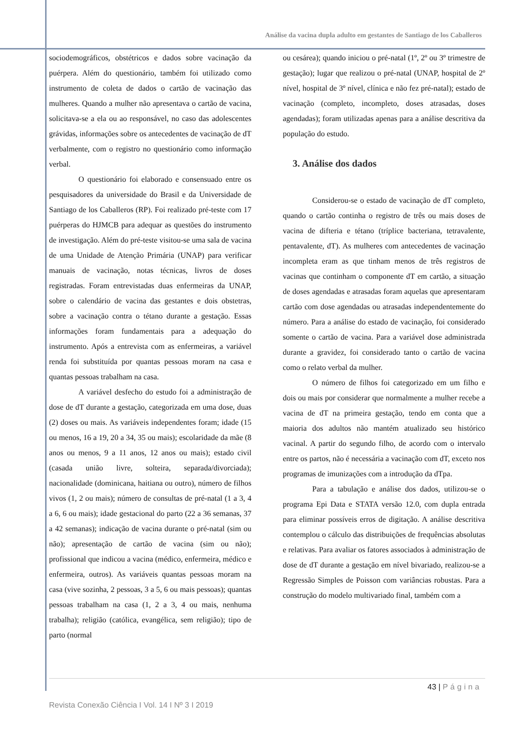Análise da vacina dupla adulto em gestantes de Santiago de los Caballeros
sociodemográficos, obstétricos e dados sobre vacinação da puérpera. Além do questionário, também foi utilizado como instrumento de coleta de dados o cartão de vacinação das mulheres. Quando a mulher não apresentava o cartão de vacina, solicitava-se a ela ou ao responsável, no caso das adolescentes grávidas, informações sobre os antecedentes de vacinação de dT verbalmente, com o registro no questionário como informação verbal.
O questionário foi elaborado e consensuado entre os pesquisadores da universidade do Brasil e da Universidade de Santiago de los Caballeros (RP). Foi realizado pré-teste com 17 puérperas do HJMCB para adequar as questões do instrumento de investigação. Além do pré-teste visitou-se uma sala de vacina de uma Unidade de Atenção Primária (UNAP) para verificar manuais de vacinação, notas técnicas, livros de doses registradas. Foram entrevistadas duas enfermeiras da UNAP, sobre o calendário de vacina das gestantes e dois obstetras, sobre a vacinação contra o tétano durante a gestação. Essas informações foram fundamentais para a adequação do instrumento. Após a entrevista com as enfermeiras, a variável renda foi substituída por quantas pessoas moram na casa e quantas pessoas trabalham na casa.
A variável desfecho do estudo foi a administração de dose de dT durante a gestação, categorizada em uma dose, duas (2) doses ou mais. As variáveis independentes foram; idade (15 ou menos, 16 a 19, 20 a 34, 35 ou mais); escolaridade da mãe (8 anos ou menos, 9 a 11 anos, 12 anos ou mais); estado civil (casada união livre, solteira, separada/divorciada); nacionalidade (dominicana, haitiana ou outro), número de filhos vivos (1, 2 ou mais); número de consultas de pré-natal (1 a 3, 4 a 6, 6 ou mais); idade gestacional do parto (22 a 36 semanas, 37 a 42 semanas); indicação de vacina durante o pré-natal (sim ou não); apresentação de cartão de vacina (sim ou não); profissional que indicou a vacina (médico, enfermeira, médico e enfermeira, outros). As variáveis quantas pessoas moram na casa (vive sozinha, 2 pessoas, 3 a 5, 6 ou mais pessoas); quantas pessoas trabalham na casa (1, 2 a 3, 4 ou mais, nenhuma trabalha); religião (católica, evangélica, sem religião); tipo de parto (normal
ou cesárea); quando iniciou o pré-natal (1º, 2º ou 3º trimestre de gestação); lugar que realizou o pré-natal (UNAP, hospital de 2º nível, hospital de 3º nível, clínica e não fez pré-natal); estado de vacinação (completo, incompleto, doses atrasadas, doses agendadas); foram utilizadas apenas para a análise descritiva da população do estudo.
3. Análise dos dados
Considerou-se o estado de vacinação de dT completo, quando o cartão continha o registro de três ou mais doses de vacina de difteria e tétano (tríplice bacteriana, tetravalente, pentavalente, dT). As mulheres com antecedentes de vacinação incompleta eram as que tinham menos de três registros de vacinas que continham o componente dT em cartão, a situação de doses agendadas e atrasadas foram aquelas que apresentaram cartão com dose agendadas ou atrasadas independentemente do número. Para a análise do estado de vacinação, foi considerado somente o cartão de vacina. Para a variável dose administrada durante a gravidez, foi considerado tanto o cartão de vacina como o relato verbal da mulher.
O número de filhos foi categorizado em um filho e dois ou mais por considerar que normalmente a mulher recebe a vacina de dT na primeira gestação, tendo em conta que a maioria dos adultos não mantém atualizado seu histórico vacinal. A partir do segundo filho, de acordo com o intervalo entre os partos, não é necessária a vacinação com dT, exceto nos programas de imunizações com a introdução da dTpa.
Para a tabulação e análise dos dados, utilizou-se o programa Epi Data e STATA versão 12.0, com dupla entrada para eliminar possíveis erros de digitação. A análise descritiva contemplou o cálculo das distribuições de frequências absolutas e relativas. Para avaliar os fatores associados à administração de dose de dT durante a gestação em nível bivariado, realizou-se a Regressão Simples de Poisson com variâncias robustas. Para a construção do modelo multivariado final, também com a
43 | Página
Revista Conexão Ciência I Vol. 14 I Nº 3 I 2019